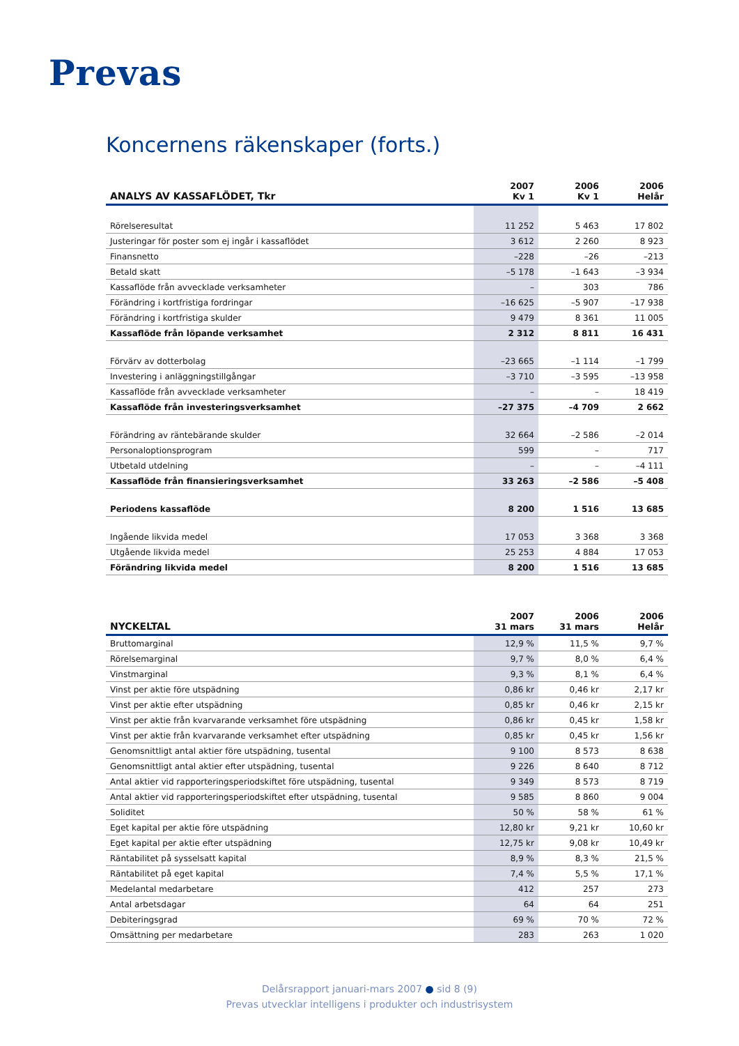Prevas
Koncernens räkenskaper (forts.)
| ANALYS AV KASSAFLÖDET, Tkr | 2007 Kv 1 | 2006 Kv 1 | 2006 Helår |
| --- | --- | --- | --- |
| Rörelseresultat | 11 252 | 5 463 | 17 802 |
| Justeringar för poster som ej ingår i kassaflödet | 3 612 | 2 260 | 8 923 |
| Finansnetto | –228 | –26 | –213 |
| Betald skatt | –5 178 | –1 643 | –3 934 |
| Kassaflöde från avvecklade verksamheter | – | 303 | 786 |
| Förändring i kortfristiga fordringar | –16 625 | –5 907 | –17 938 |
| Förändring i kortfristiga skulder | 9 479 | 8 361 | 11 005 |
| Kassaflöde från löpande verksamhet | 2 312 | 8 811 | 16 431 |
| Förvärv av dotterbolag | –23 665 | –1 114 | –1 799 |
| Investering i anläggningstillgångar | –3 710 | –3 595 | –13 958 |
| Kassaflöde från avvecklade verksamheter | – | – | 18 419 |
| Kassaflöde från investeringsverksamhet | –27 375 | –4 709 | 2 662 |
| Förändring av räntebärande skulder | 32 664 | –2 586 | –2 014 |
| Personaloptionsprogram | 599 | – | 717 |
| Utbetald utdelning | – | – | –4 111 |
| Kassaflöde från finansieringsverksamhet | 33 263 | –2 586 | –5 408 |
| Periodens kassaflöde | 8 200 | 1 516 | 13 685 |
| Ingående likvida medel | 17 053 | 3 368 | 3 368 |
| Utgående likvida medel | 25 253 | 4 884 | 17 053 |
| Förändring likvida medel | 8 200 | 1 516 | 13 685 |
| NYCKELTAL | 2007 31 mars | 2006 31 mars | 2006 Helår |
| --- | --- | --- | --- |
| Bruttomarginal | 12,9 % | 11,5 % | 9,7 % |
| Rörelsemarginal | 9,7 % | 8,0 % | 6,4 % |
| Vinstmarginal | 9,3 % | 8,1 % | 6,4 % |
| Vinst per aktie före utspädning | 0,86 kr | 0,46 kr | 2,17 kr |
| Vinst per aktie efter utspädning | 0,85 kr | 0,46 kr | 2,15 kr |
| Vinst per aktie från kvarvarande verksamhet före utspädning | 0,86 kr | 0,45 kr | 1,58 kr |
| Vinst per aktie från kvarvarande verksamhet efter utspädning | 0,85 kr | 0,45 kr | 1,56 kr |
| Genomsnittligt antal aktier före utspädning, tusental | 9 100 | 8 573 | 8 638 |
| Genomsnittligt antal aktier efter utspädning, tusental | 9 226 | 8 640 | 8 712 |
| Antal aktier vid rapporteringsperiodskiftet före utspädning, tusental | 9 349 | 8 573 | 8 719 |
| Antal aktier vid rapporteringsperiodskiftet efter utspädning, tusental | 9 585 | 8 860 | 9 004 |
| Soliditet | 50 % | 58 % | 61 % |
| Eget kapital per aktie före utspädning | 12,80 kr | 9,21 kr | 10,60 kr |
| Eget kapital per aktie efter utspädning | 12,75 kr | 9,08 kr | 10,49 kr |
| Räntabilitet på sysselsatt kapital | 8,9 % | 8,3 % | 21,5 % |
| Räntabilitet på eget kapital | 7,4 % | 5,5 % | 17,1 % |
| Medelantal medarbetare | 412 | 257 | 273 |
| Antal arbetsdagar | 64 | 64 | 251 |
| Debiteringsgrad | 69 % | 70 % | 72 % |
| Omsättning per medarbetare | 283 | 263 | 1 020 |
Delårsrapport januari-mars 2007 ● sid 8 (9)
Prevas utvecklar intelligens i produkter och industrisystem